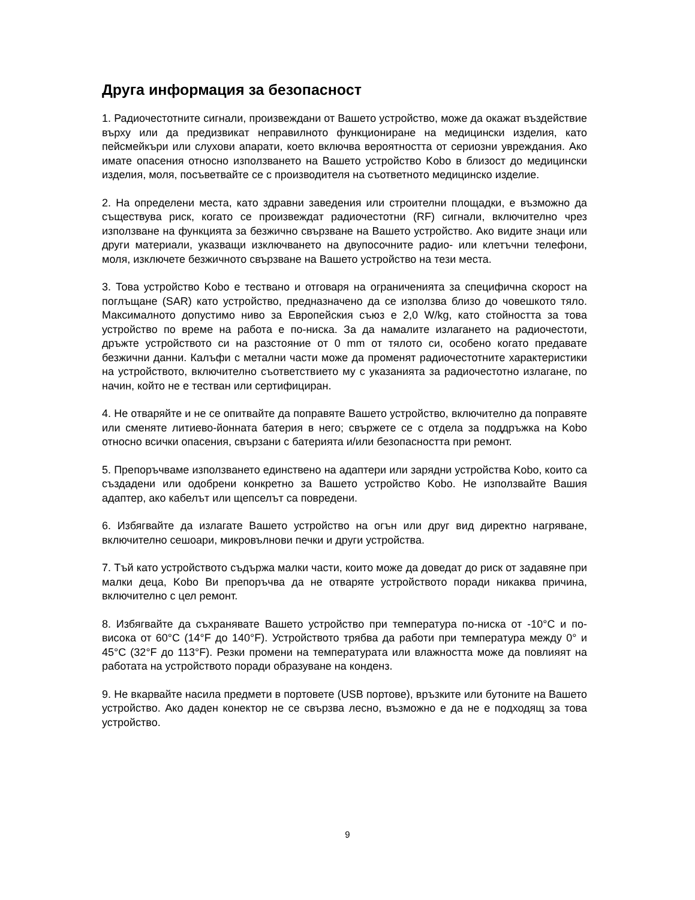Друга информация за безопасност
1. Радиочестотните сигнали, произвеждани от Вашето устройство, може да окажат въздействие върху или да предизвикат неправилното функциониране на медицински изделия, като пейсмейкъри или слухови апарати, което включва вероятността от сериозни увреждания. Ако имате опасения относно използването на Вашето устройство Kobo в близост до медицински изделия, моля, посъветвайте се с производителя на съответното медицинско изделие.
2. На определени места, като здравни заведения или строителни площадки, е възможно да съществува риск, когато се произвеждат радиочестотни (RF) сигнали, включително чрез използване на функцията за безжично свързване на Вашето устройство. Ако видите знаци или други материали, указващи изключването на двупосочните радио- или клетъчни телефони, моля, изключете безжичното свързване на Вашето устройство на тези места.
3. Това устройство Kobo е тествано и отговаря на ограниченията за специфична скорост на поглъщане (SAR) като устройство, предназначено да се използва близо до човешкото тяло. Максималното допустимо ниво за Европейския съюз е 2,0 W/kg, като стойността за това устройство по време на работа е по-ниска. За да намалите излагането на радиочестоти, дръжте устройството си на разстояние от 0 mm от тялото си, особено когато предавате безжични данни. Калъфи с метални части може да променят радиочестотните характеристики на устройството, включително съответствието му с указанията за радиочестотно излагане, по начин, който не е тестван или сертифициран.
4. Не отваряйте и не се опитвайте да поправяте Вашето устройство, включително да поправяте или сменяте литиево-йонната батерия в него; свържете се с отдела за поддръжка на Kobo относно всички опасения, свързани с батерията и/или безопасността при ремонт.
5. Препоръчваме използването единствено на адаптери или зарядни устройства Kobo, които са създадени или одобрени конкретно за Вашето устройство Kobo. Не използвайте Вашия адаптер, ако кабелът или щепселът са повредени.
6. Избягвайте да излагате Вашето устройство на огън или друг вид директно нагряване, включително сешоари, микровълнови печки и други устройства.
7. Тъй като устройството съдържа малки части, които може да доведат до риск от задавяне при малки деца, Kobo Ви препоръчва да не отваряте устройството поради никаква причина, включително с цел ремонт.
8. Избягвайте да съхранявате Вашето устройство при температура по-ниска от -10°C и по-висока от 60°C (14°F до 140°F). Устройството трябва да работи при температура между 0° и 45°C (32°F до 113°F). Резки промени на температурата или влажността може да повлияят на работата на устройството поради образуване на конденз.
9. Не вкарвайте насила предмети в портовете (USB портове), връзките или бутоните на Вашето устройство. Ако даден конектор не се свързва лесно, възможно е да не е подходящ за това устройство.
9